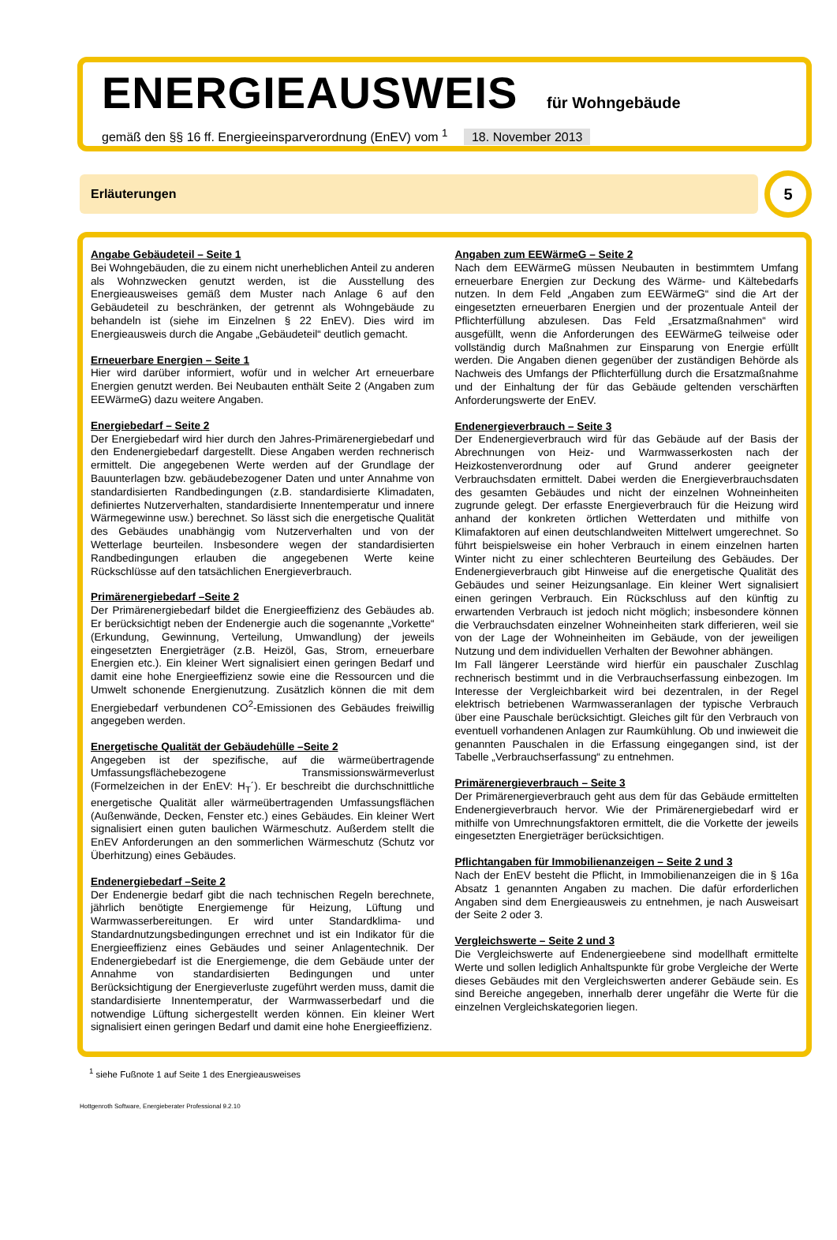ENERGIEAUSWEIS für Wohngebäude
gemäß den §§ 16 ff. Energieeinsparverordnung (EnEV) vom <sup>1</sup> 18. November 2013
Erläuterungen
5
Angabe Gebäudeteil – Seite 1
Bei Wohngebäuden, die zu einem nicht unerheblichen Anteil zu anderen als Wohnzwecken genutzt werden, ist die Ausstellung des Energieausweises gemäß dem Muster nach Anlage 6 auf den Gebäudeteil zu beschränken, der getrennt als Wohngebäude zu behandeln ist (siehe im Einzelnen § 22 EnEV). Dies wird im Energieausweis durch die Angabe „Gebäudeteil“ deutlich gemacht.
Erneuerbare Energien – Seite 1
Hier wird darüber informiert, wofür und in welcher Art erneuerbare Energien genutzt werden. Bei Neubauten enthält Seite 2 (Angaben zum EEWärmeG) dazu weitere Angaben.
Energiebedarf – Seite 2
Der Energiebedarf wird hier durch den Jahres-Primärenergiebedarf und den Endenergiebedarf dargestellt. Diese Angaben werden rechnerisch ermittelt. Die angegebenen Werte werden auf der Grundlage der Bauunterlagen bzw. gebäudebezogener Daten und unter Annahme von standardisierten Randbedingungen (z.B. standardisierte Klimadaten, definiertes Nutzerverhalten, standardisierte Innentemperatur und innere Wärmegewinne usw.) berechnet. So lässt sich die energetische Qualität des Gebäudes unabhängig vom Nutzerverhalten und von der Wetterlage beurteilen. Insbesondere wegen der standardisierten Randbedingungen erlauben die angegebenen Werte keine Rückschlüsse auf den tatsächlichen Energieverbrauch.
Primärenergiebedarf –Seite 2
Der Primärenergiebedarf bildet die Energieeffizienz des Gebäudes ab. Er berücksichtigt neben der Endenergie auch die sogenannte „Vorkette“ (Erkundung, Gewinnung, Verteilung, Umwandlung) der jeweils eingesetzten Energieträger (z.B. Heizöl, Gas, Strom, erneuerbare Energien etc.). Ein kleiner Wert signalisiert einen geringen Bedarf und damit eine hohe Energieeffizienz sowie eine die Ressourcen und die Umwelt schonende Energienutzung. Zusätzlich können die mit dem Energiebedarf verbundenen CO<sup>2</sup>-Emissionen des Gebäudes freiwillig angegeben werden.
Energetische Qualität der Gebäudehülle –Seite 2
Angegeben ist der spezifische, auf die wärmeübertragende Umfassungsflächebezogene Transmissionswärmeverlust (Formelzeichen in der EnEV: H<sub>T</sub>´). Er beschreibt die durchschnittliche energetische Qualität aller wärmeübertragenden Umfassungsflächen (Außenwände, Decken, Fenster etc.) eines Gebäudes. Ein kleiner Wert signalisiert einen guten baulichen Wärmeschutz. Außerdem stellt die EnEV Anforderungen an den sommerlichen Wärmeschutz (Schutz vor Überhitzung) eines Gebäudes.
Endenergiebedarf –Seite 2
Der Endenergie bedarf gibt die nach technischen Regeln berechnete, jährlich benötigte Energiemenge für Heizung, Lüftung und Warmwasserbereitungen. Er wird unter Standardklima- und Standardnutzungsbedingungen errechnet und ist ein Indikator für die Energieeffizienz eines Gebäudes und seiner Anlagentechnik. Der Endenergiebedarf ist die Energiemenge, die dem Gebäude unter der Annahme von standardisierten Bedingungen und unter Berücksichtigung der Energieverluste zugeführt werden muss, damit die standardisierte Innentemperatur, der Warmwasserbedarf und die notwendige Lüftung sichergestellt werden können. Ein kleiner Wert signalisiert einen geringen Bedarf und damit eine hohe Energieeffizienz.
Angaben zum EEWärmeG – Seite 2
Nach dem EEWärmeG müssen Neubauten in bestimmtem Umfang erneuerbare Energien zur Deckung des Wärme- und Kältebedarfs nutzen. In dem Feld „Angaben zum EEWärmeG“ sind die Art der eingesetzten erneuerbaren Energien und der prozentuale Anteil der Pflichterfüllung abzulesen. Das Feld „Ersatzmaßnahmen“ wird ausgefüllt, wenn die Anforderungen des EEWärmeG teilweise oder vollständig durch Maßnahmen zur Einsparung von Energie erfüllt werden. Die Angaben dienen gegenüber der zuständigen Behörde als Nachweis des Umfangs der Pflichterfüllung durch die Ersatzmaßnahme und der Einhaltung der für das Gebäude geltenden verschärften Anforderungswerte der EnEV.
Endenergieverbrauch – Seite 3
Der Endenergieverbrauch wird für das Gebäude auf der Basis der Abrechnungen von Heiz- und Warmwasserkosten nach der Heizkostenverordnung oder auf Grund anderer geeigneter Verbrauchsdaten ermittelt. Dabei werden die Energieverbrauchsdaten des gesamten Gebäudes und nicht der einzelnen Wohneinheiten zugrunde gelegt. Der erfasste Energieverbrauch für die Heizung wird anhand der konkreten örtlichen Wetterdaten und mithilfe von Klimafaktoren auf einen deutschlandweiten Mittelwert umgerechnet. So führt beispielsweise ein hoher Verbrauch in einem einzelnen harten Winter nicht zu einer schlechteren Beurteilung des Gebäudes. Der Endenergieverbrauch gibt Hinweise auf die energetische Qualität des Gebäudes und seiner Heizungsanlage. Ein kleiner Wert signalisiert einen geringen Verbrauch. Ein Rückschluss auf den künftig zu erwartenden Verbrauch ist jedoch nicht möglich; insbesondere können die Verbrauchsdaten einzelner Wohneinheiten stark differieren, weil sie von der Lage der Wohneinheiten im Gebäude, von der jeweiligen Nutzung und dem individuellen Verhalten der Bewohner abhängen.
Im Fall längerer Leerstände wird hierfür ein pauschaler Zuschlag rechnerisch bestimmt und in die Verbrauchserfassung einbezogen. Im Interesse der Vergleichbarkeit wird bei dezentralen, in der Regel elektrisch betriebenen Warmwasseranlagen der typische Verbrauch über eine Pauschale berücksichtigt. Gleiches gilt für den Verbrauch von eventuell vorhandenen Anlagen zur Raumkühlung. Ob und inwieweit die genannten Pauschalen in die Erfassung eingegangen sind, ist der Tabelle „Verbrauchserfassung“ zu entnehmen.
Primärenergieverbrauch – Seite 3
Der Primärenergieverbrauch geht aus dem für das Gebäude ermittelten Endenergieverbrauch hervor. Wie der Primärenergiebedarf wird er mithilfe von Umrechnungsfaktoren ermittelt, die die Vorkette der jeweils eingesetzten Energieträger berücksichtigen.
Pflichtangaben für Immobilienanzeigen – Seite 2 und 3
Nach der EnEV besteht die Pflicht, in Immobilienanzeigen die in § 16a Absatz 1 genannten Angaben zu machen. Die dafür erforderlichen Angaben sind dem Energieausweis zu entnehmen, je nach Ausweisart der Seite 2 oder 3.
Vergleichswerte – Seite 2 und 3
Die Vergleichswerte auf Endenergieebene sind modellhaft ermittelte Werte und sollen lediglich Anhaltspunkte für grobe Vergleiche der Werte dieses Gebäudes mit den Vergleichswerten anderer Gebäude sein. Es sind Bereiche angegeben, innerhalb derer ungefähr die Werte für die einzelnen Vergleichskategorien liegen.
<sup>1</sup> siehe Fußnote 1 auf Seite 1 des Energieausweises
Hottgenroth Software, Energieberater Professional 9.2.10